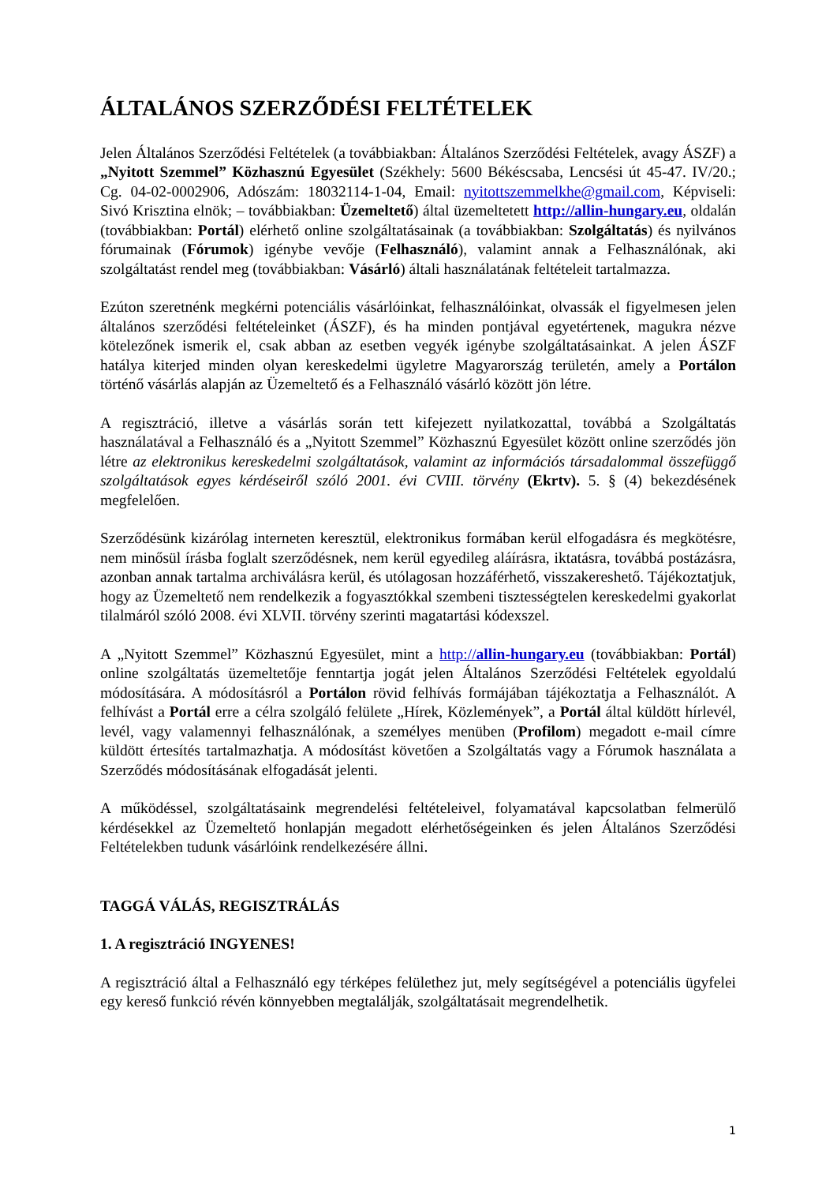ÁLTALÁNOS SZERZŐDÉSI FELTÉTELEK
Jelen Általános Szerződési Feltételek (a továbbiakban: Általános Szerződési Feltételek, avagy ÁSZF) a „Nyitott Szemmel” Közhasznú Egyesület (Székhely: 5600 Békéscsaba, Lencsési út 45-47. IV/20.; Cg. 04-02-0002906, Adószám: 18032114-1-04, Email: nyitottszemmelkhe@gmail.com, Képviseli: Sivó Krisztina elnök; – továbbiakban: Üzemeltető) által üzemeltetett http://allin-hungary.eu, oldalán (továbbiakban: Portál) elérhető online szolgáltatásainak (a továbbiakban: Szolgáltatás) és nyilvános fórumainak (Fórumok) igénybe vevője (Felhasználó), valamint annak a Felhasználónak, aki szolgáltatást rendel meg (továbbiakban: Vásárló) általi használatának feltételeit tartalmazza.
Ezúton szeretnénk megkérni potenciális vásárlóinkat, felhasználóinkat, olvassák el figyelmesen jelen általános szerződési feltételeinket (ÁSZF), és ha minden pontjával egyetértenek, magukra nézve kötelezőnek ismerik el, csak abban az esetben vegyék igénybe szolgáltatásainkat. A jelen ÁSZF hatálya kiterjed minden olyan kereskedelmi ügyletre Magyarország területén, amely a Portálon történő vásárlás alapján az Üzemeltető és a Felhasználó vásárló között jön létre.
A regisztráció, illetve a vásárlás során tett kifejezett nyilatkozattal, továbbá a Szolgáltatás használatával a Felhasználó és a „Nyitott Szemmel” Közhasznú Egyesület között online szerződés jön létre az elektronikus kereskedelmi szolgáltatások, valamint az információs társadalommal összefüggő szolgáltatások egyes kérdéseiről szóló 2001. évi CVIII. törvény (Ekrtv). 5. § (4) bekezdésének megfelelően.
Szerződésünk kizárólag interneten keresztül, elektronikus formában kerül elfogadásra és megkötésre, nem minősül írásba foglalt szerződésnek, nem kerül egyedileg aláírásra, iktatásra, továbbá postázásra, azonban annak tartalma archiválásra kerül, és utólagosan hozzáférhető, visszakereshető. Tájékoztatjuk, hogy az Üzemeltető nem rendelkezik a fogyasztókkal szembeni tisztességtelen kereskedelmi gyakorlat tilalmáról szóló 2008. évi XLVII. törvény szerinti magatartási kódexszel.
A „Nyitott Szemmel” Közhasznú Egyesület, mint a http://allin-hungary.eu (továbbiakban: Portál) online szolgáltatás üzemeltetője fenntartja jogát jelen Általános Szerződési Feltételek egyoldalú módosítására. A módosításról a Portálon rövid felhívás formájában tájékoztatja a Felhasználót. A felhívást a Portál erre a célra szolgáló felülete „Hírek, Közlemények”, a Portál által küldött hírlevél, levél, vagy valamennyi felhasználónak, a személyes menüben (Profilom) megadott e-mail címre küldött értesítés tartalmazhatja. A módosítást követően a Szolgáltatás vagy a Fórumok használata a Szerződés módosításának elfogadását jelenti.
A működéssel, szolgáltatásaink megrendelési feltételeivel, folyamatával kapcsolatban felmerülő kérdésekkel az Üzemeltető honlapján megadott elérhetőségeinken és jelen Általános Szerződési Feltételekben tudunk vásárlóink rendelkezésére állni.
TAGGÁ VÁLÁS, REGISZTRÁLÁS
1. A regisztráció INGYENES!
A regisztráció által a Felhasználó egy térképes felülethez jut, mely segítségével a potenciális ügyfelei egy kereső funkció révén könnyebben megtalálják, szolgáltatásait megrendelhetik.
1